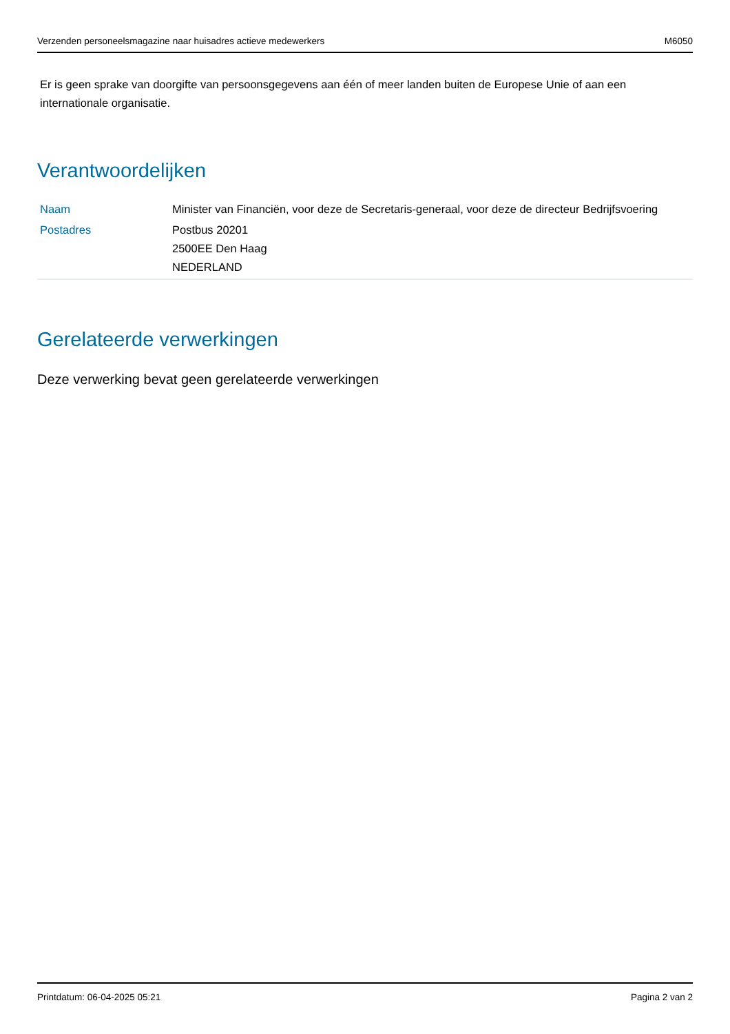Verzenden personeelsmagazine naar huisadres actieve medewerkers M6050
Er is geen sprake van doorgifte van persoonsgegevens aan één of meer landen buiten de Europese Unie of aan een internationale organisatie.
Verantwoordelijken
| Naam | Minister van Financiën, voor deze de Secretaris-generaal, voor deze de directeur Bedrijfsvoering |
| Postadres | Postbus 20201 2500EE Den Haag NEDERLAND |
Gerelateerde verwerkingen
Deze verwerking bevat geen gerelateerde verwerkingen
Printdatum: 06-04-2025 05:21 Pagina 2 van 2